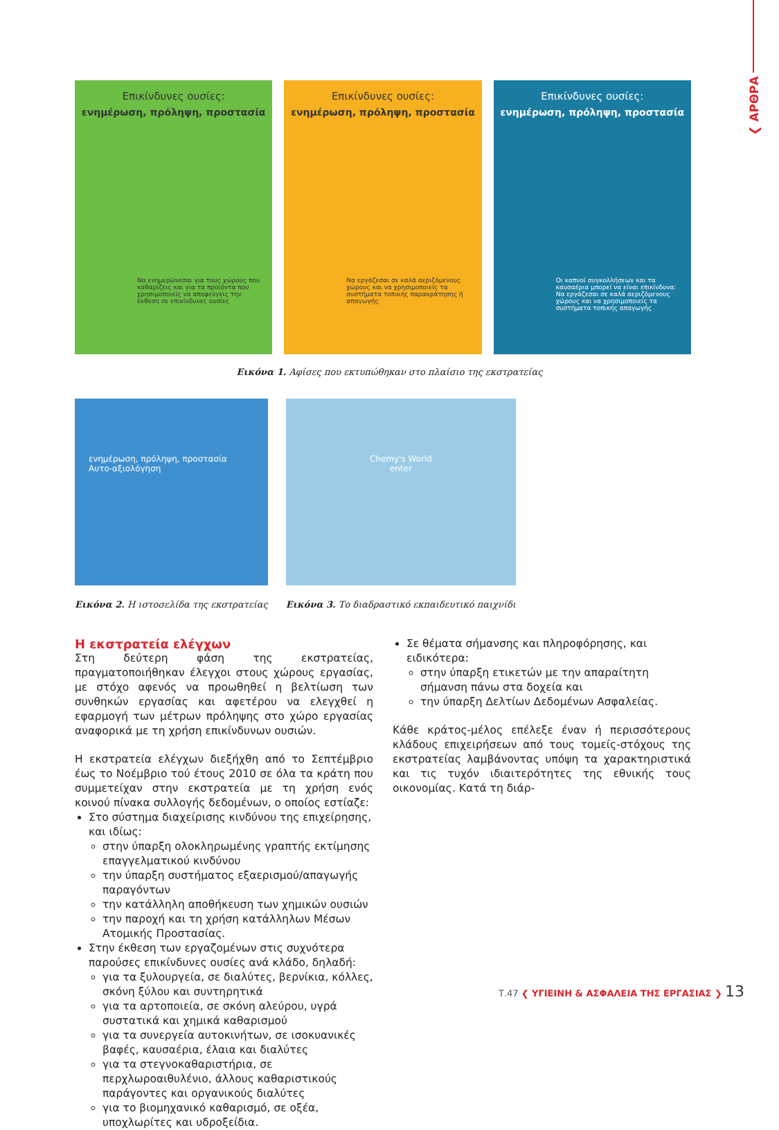❮ ΑΡΘΡΑ
Επικίνδυνες ουσίες:
ενημέρωση, πρόληψη, προστασία
Να ενημερώνεσαι για τους χώρους που καθαρίζεις και για τα προϊόντα που χρησιμοποιείς να αποφεύγεις την έκθεση σε επικίνδυνες ουσίες
Επικίνδυνες ουσίες:
ενημέρωση, πρόληψη, προστασία
Να εργάζεσαι σε καλά αεριζόμενους χώρους και να χρησιμοποιείς τα συστήματα τοπικής παρακράτησης ή απαγωγής
Επικίνδυνες ουσίες:
ενημέρωση, πρόληψη, προστασία
Οι καπνοί συγκολλήσεων και τα καυσαέρια μπορεί να είναι επικίνδυνα: Να εργάζεσαι σε καλά αεριζόμενους χώρους και να χρησιμοποιείς τα συστήματα τοπικής απαγωγής
Εικόνα 1. Αφίσες που εκτυπώθηκαν στο πλαίσιο της εκστρατείας
ενημέρωση, πρόληψη, προστασία
Αυτο-αξιολόγηση
Εικόνα 2. Η ιστοσελίδα της εκστρατείας
Chemy's World
enter
Εικόνα 3. Το διαδραστικό εκπαιδευτικό παιχνίδι
Η εκστρατεία ελέγχων
Στη δεύτερη φάση της εκστρατείας, πραγματοποιήθηκαν έλεγχοι στους χώρους εργασίας, με στόχο αφενός να προωθηθεί η βελτίωση των συνθηκών εργασίας και αφετέρου να ελεγχθεί η εφαρμογή των μέτρων πρόληψης στο χώρο εργασίας αναφορικά με τη χρήση επικίνδυνων ουσιών.
Η εκστρατεία ελέγχων διεξήχθη από το Σεπτέμβριο έως το Νοέμβριο τού έτους 2010 σε όλα τα κράτη που συμμετείχαν στην εκστρατεία με τη χρήση ενός κοινού πίνακα συλλογής δεδομένων, ο οποίος εστίαζε:
Στο σύστημα διαχείρισης κινδύνου της επιχείρησης, και ιδίως:
στην ύπαρξη ολοκληρωμένης γραπτής εκτίμησης επαγγελματικού κινδύνου
την ύπαρξη συστήματος εξαερισμού/απαγωγής παραγόντων
την κατάλληλη αποθήκευση των χημικών ουσιών
την παροχή και τη χρήση κατάλληλων Μέσων Ατομικής Προστασίας.
Στην έκθεση των εργαζομένων στις συχνότερα παρούσες επικίνδυνες ουσίες ανά κλάδο, δηλαδή:
για τα ξυλουργεία, σε διαλύτες, βερνίκια, κόλλες, σκόνη ξύλου και συντηρητικά
για τα αρτοποιεία, σε σκόνη αλεύρου, υγρά συστατικά και χημικά καθαρισμού
για τα συνεργεία αυτοκινήτων, σε ισοκυανικές βαφές, καυσαέρια, έλαια και διαλύτες
για τα στεγνοκαθαριστήρια, σε περχλωροαιθυλένιο, άλλους καθαριστικούς παράγοντες και οργανικούς διαλύτες
για το βιομηχανικό καθαρισμό, σε οξέα, υποχλωρίτες και υδροξείδια.
Σε θέματα σήμανσης και πληροφόρησης, και ειδικότερα:
στην ύπαρξη ετικετών με την απαραίτητη σήμανση πάνω στα δοχεία και
την ύπαρξη Δελτίων Δεδομένων Ασφαλείας.
Κάθε κράτος-μέλος επέλεξε έναν ή περισσότερους κλάδους επιχειρήσεων από τους τομείς-στόχους της εκστρατείας λαμβάνοντας υπόψη τα χαρακτηριστικά και τις τυχόν ιδιαιτερότητες της εθνικής τους οικονομίας. Κατά τη διάρ-
Τ.47 ❮ ΥΓΙΕΙΝΗ & ΑΣΦΑΛΕΙΑ ΤΗΣ ΕΡΓΑΣΙΑΣ ❯ 13